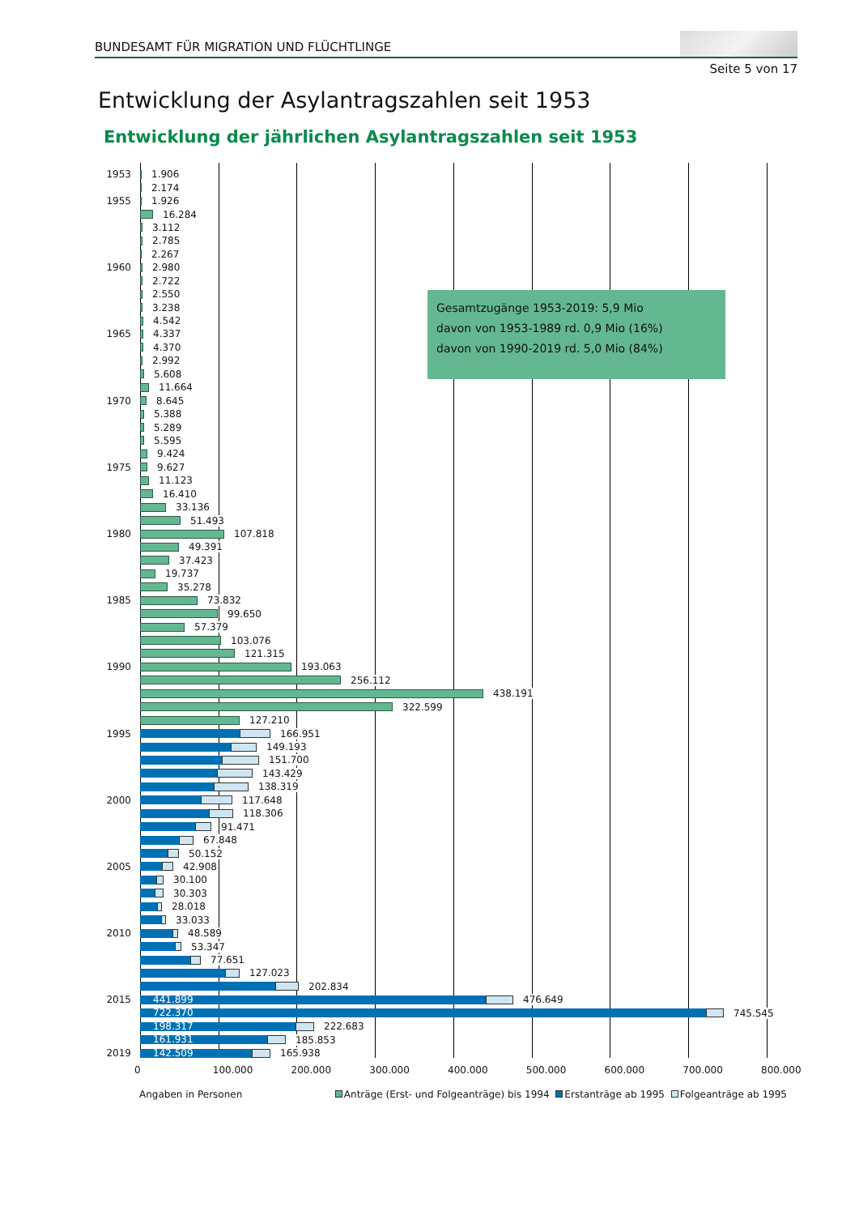BUNDESAMT FÜR MIGRATION UND FLÜCHTLINGE
Seite 5 von 17
Entwicklung der Asylantragszahlen seit 1953
Entwicklung der jährlichen Asylantragszahlen seit 1953
1953 1.906
2.174
1955 1.926
16.284
3.112
2.785
2.267
1960 2.980
2.722
2.550
3.238
4.542
1965 4.337
4.370
2.992
5.608
11.664
1970 8.645
5.388
5.289
5.595
9.424
1975 9.627
11.123
16.410
33.136
51.493
1980 107.818
49.391
37.423
19.737
35.278
1985 73.832
99.650
57.379
103.076
121.315
1990 193.063
256.112
438.191
322.599
127.210
1995 166.951
149.193
151.700
143.429
138.319
2000 117.648
118.306
91.471
67.848
50.152
2005 42.908
30.100
30.303
28.018
33.033
2010 48.589
53.347
77.651
127.023
202.834
2015 441.899 476.649
722.370 745.545
198.317 222.683
161.931 185.853
2019 142.509 165.938
Gesamtzugänge 1953-2019: 5,9 Mio
davon von 1953-1989 rd. 0,9 Mio (16%)
davon von 1990-2019 rd. 5,0 Mio (84%)
0 100.000 200.000 300.000 400.000 500.000 600.000 700.000 800.000
Angaben in Personen Anträge (Erst- und Folgeanträge) bis 1994 Erstanträge ab 1995 Folgeanträge ab 1995